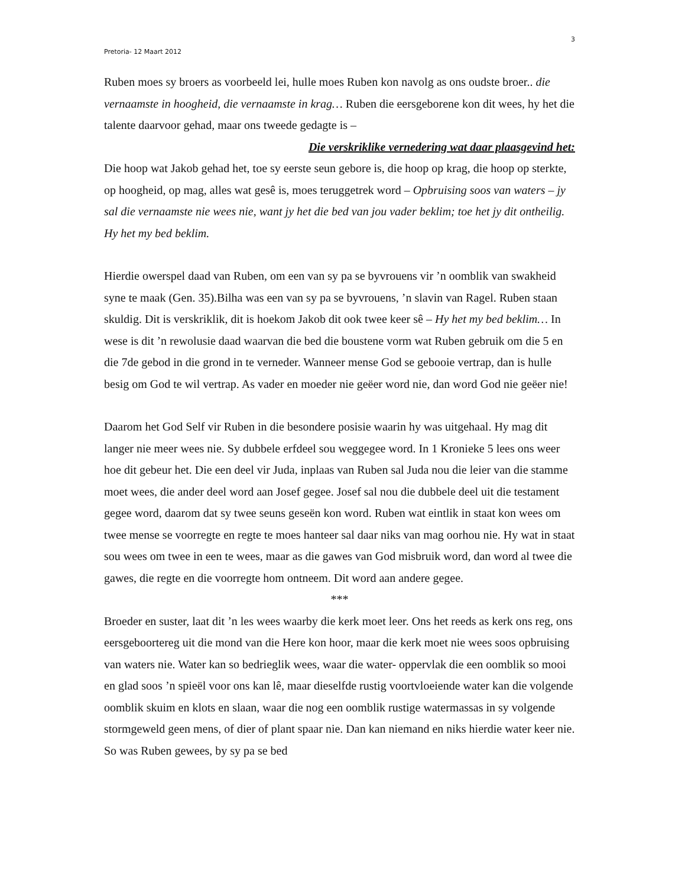3
Pretoria- 12 Maart 2012
Ruben moes sy broers as voorbeeld lei, hulle moes Ruben kon navolg as ons oudste broer.. die vernaamste in hoogheid, die vernaamste in krag… Ruben die eersgeborene kon dit wees, hy het die talente daarvoor gehad, maar ons tweede gedagte is –
Die verskriklike vernedering wat daar plaasgevind het:
Die hoop wat Jakob gehad het, toe sy eerste seun gebore is, die hoop op krag, die hoop op sterkte, op hoogheid, op mag, alles wat gesê is, moes teruggetrek word – Opbruising soos van waters – jy sal die vernaamste nie wees nie, want jy het die bed van jou vader beklim; toe het jy dit ontheilig. Hy het my bed beklim.
Hierdie owerspel daad van Ruben, om een van sy pa se byvrouens vir ’n oomblik van swakheid syne te maak (Gen. 35).Bilha was een van sy pa se byvrouens, ’n slavin van Ragel. Ruben staan skuldig. Dit is verskriklik, dit is hoekom Jakob dit ook twee keer sê – Hy het my bed beklim… In wese is dit ’n rewolusie daad waarvan die bed die boustene vorm wat Ruben gebruik om die 5 en die 7de gebod in die grond in te verneder. Wanneer mense God se gebooie vertrap, dan is hulle besig om God te wil vertrap. As vader en moeder nie geëer word nie, dan word God nie geëer nie!
Daarom het God Self vir Ruben in die besondere posisie waarin hy was uitgehaal. Hy mag dit langer nie meer wees nie. Sy dubbele erfdeel sou weggegee word. In 1 Kronieke 5 lees ons weer hoe dit gebeur het. Die een deel vir Juda, inplaas van Ruben sal Juda nou die leier van die stamme moet wees, die ander deel word aan Josef gegee. Josef sal nou die dubbele deel uit die testament gegee word, daarom dat sy twee seuns geseën kon word. Ruben wat eintlik in staat kon wees om twee mense se voorregte en regte te moes hanteer sal daar niks van mag oorhou nie. Hy wat in staat sou wees om twee in een te wees, maar as die gawes van God misbruik word, dan word al twee die gawes, die regte en die voorregte hom ontneem. Dit word aan andere gegee.
***
Broeder en suster, laat dit ’n les wees waarby die kerk moet leer. Ons het reeds as kerk ons reg, ons eersgeboortereg uit die mond van die Here kon hoor, maar die kerk moet nie wees soos opbruising van waters nie. Water kan so bedrieglik wees, waar die water- oppervlak die een oomblik so mooi en glad soos ’n spieël voor ons kan lê, maar dieselfde rustig voortvloeiende water kan die volgende oomblik skuim en klots en slaan, waar die nog een oomblik rustige watermassas in sy volgende stormgeweld geen mens, of dier of plant spaar nie. Dan kan niemand en niks hierdie water keer nie. So was Ruben gewees, by sy pa se bed